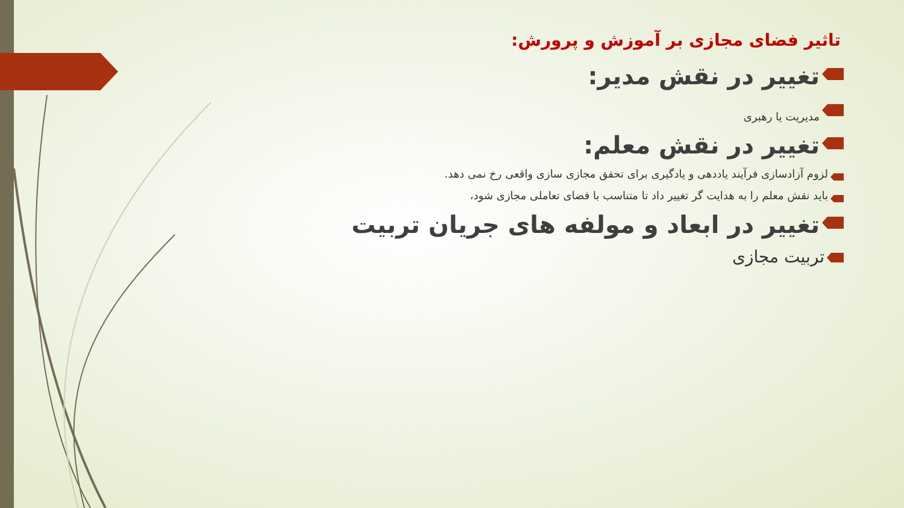تاثیر فضای مجازی بر آموزش و پرورش:
تغییر در نقش مدیر:
مدیریت یا رهبری
تغییر در نقش معلم:
لزوم آزادسازی فرآیند یاددهی و یادگیری برای تحقق مجازی سازی واقعی رخ نمی دهد.
باید نقش معلم را به هدایت گر تغییر داد تا متناسب با فضای تعاملی مجازی شود،
تغییر در ابعاد و مولفه های جریان تربیت
تربیت مجازی